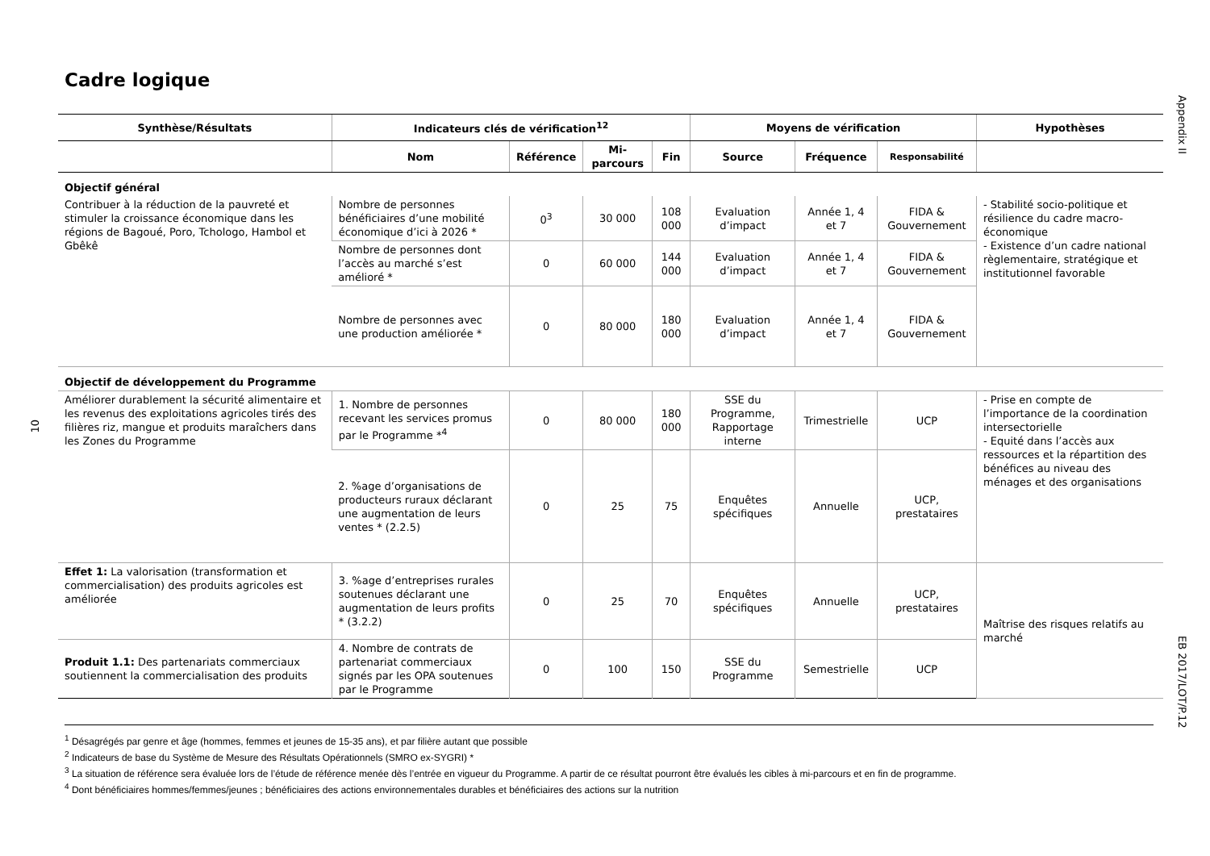Cadre logique
Appendix II
10
EB 2017/LOT/P.12
| Synthèse/Résultats | Indicateurs clés de vérification<sup>12</sup> | | | | Moyens de vérification | | | Hypothèses |
| --- | --- | --- | --- | --- | --- | --- | --- | --- |
| | Nom | Référence | Mi-parcours | Fin | Source | Fréquence | Responsabilité | |
| Objectif général | | | | | | | | |
| Contribuer à la réduction de la pauvreté et stimuler la croissance économique dans les régions de Bagoué, Poro, Tchologo, Hambol et Gbêkê | Nombre de personnes bénéficiaires d’une mobilité économique d’ici à 2026 * | 0<sup>3</sup> | 30 000 | 108 000 | Evaluation d’impact | Année 1, 4 et 7 | FIDA & Gouvernement | - Stabilité socio-politique et résilience du cadre macro-économique - Existence d’un cadre national règlementaire, stratégique et institutionnel favorable |
| | Nombre de personnes dont l’accès au marché s’est amélioré * | 0 | 60 000 | 144 000 | Evaluation d’impact | Année 1, 4 et 7 | FIDA & Gouvernement | |
| | Nombre de personnes avec une production améliorée * | 0 | 80 000 | 180 000 | Evaluation d’impact | Année 1, 4 et 7 | FIDA & Gouvernement | |
| Objectif de développement du Programme | | | | | | | | |
| Améliorer durablement la sécurité alimentaire et les revenus des exploitations agricoles tirés des filières riz, mangue et produits maraîchers dans les Zones du Programme | 1. Nombre de personnes recevant les services promus par le Programme *<sup>4</sup> | 0 | 80 000 | 180 000 | SSE du Programme, Rapportage interne | Trimestrielle | UCP | - Prise en compte de l’importance de la coordination intersectorielle - Equité dans l’accès aux ressources et la répartition des bénéfices au niveau des ménages et des organisations |
| | 2. %age d’organisations de producteurs ruraux déclarant une augmentation de leurs ventes * (2.2.5) | 0 | 25 | 75 | Enquêtes spécifiques | Annuelle | UCP, prestataires | |
| Effet 1: La valorisation (transformation et commercialisation) des produits agricoles est améliorée | 3. %age d’entreprises rurales soutenues déclarant une augmentation de leurs profits * (3.2.2) | 0 | 25 | 70 | Enquêtes spécifiques | Annuelle | UCP, prestataires | Maîtrise des risques relatifs au marché |
| Produit 1.1: Des partenariats commerciaux soutiennent la commercialisation des produits | 4. Nombre de contrats de partenariat commerciaux signés par les OPA soutenues par le Programme | 0 | 100 | 150 | SSE du Programme | Semestrielle | UCP | |
<sup>1</sup> Désagrégés par genre et âge (hommes, femmes et jeunes de 15-35 ans), et par filière autant que possible
<sup>2</sup> Indicateurs de base du Système de Mesure des Résultats Opérationnels (SMRO ex-SYGRI) *
<sup>3</sup> La situation de référence sera évaluée lors de l’étude de référence menée dès l’entrée en vigueur du Programme. A partir de ce résultat pourront être évalués les cibles à mi-parcours et en fin de programme.
<sup>4</sup> Dont bénéficiaires hommes/femmes/jeunes ; bénéficiaires des actions environnementales durables et bénéficiaires des actions sur la nutrition